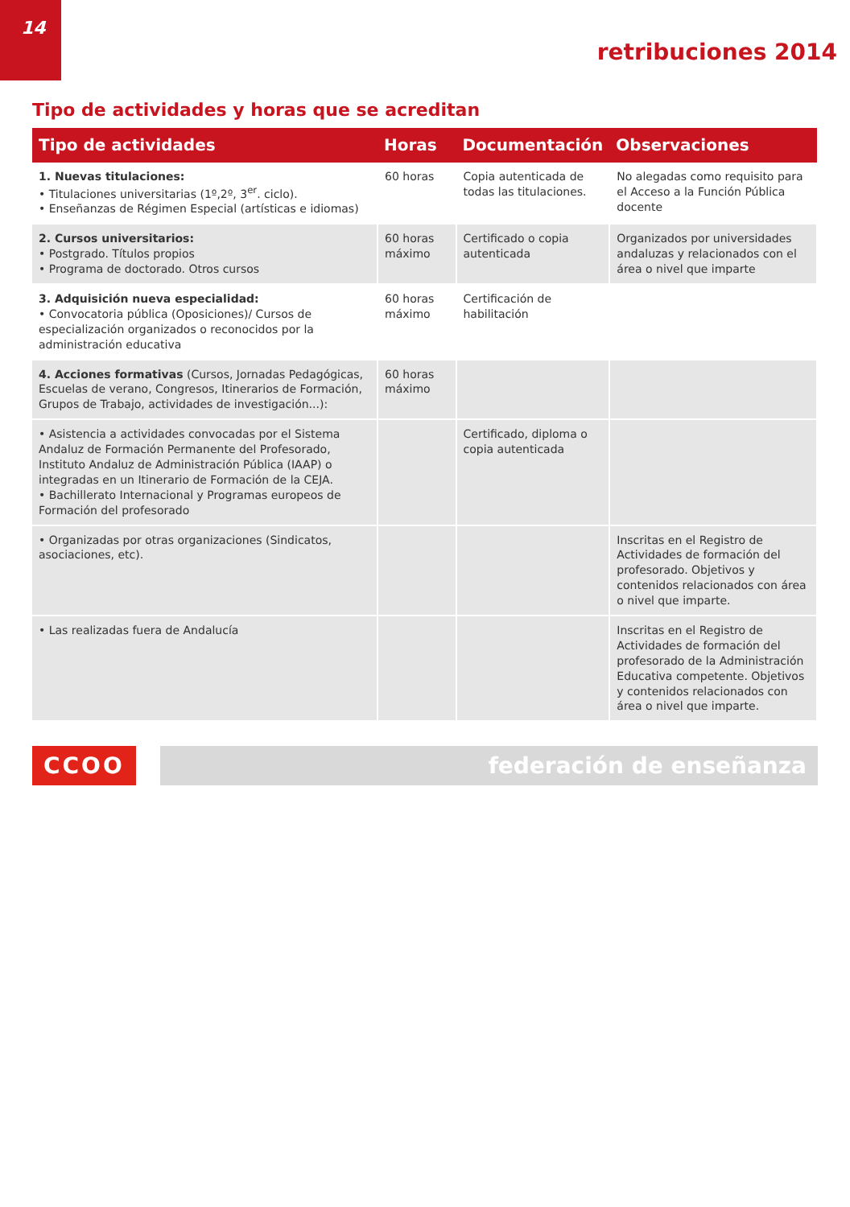14
retribuciones 2014
Tipo de actividades y horas que se acreditan
| Tipo de actividades | Horas | Documentación | Observaciones |
| --- | --- | --- | --- |
| 1. Nuevas titulaciones: • Titulaciones universitarias (1º,2º, 3<sup>er</sup>. ciclo). • Enseñanzas de Régimen Especial (artísticas e idiomas) | 60 horas | Copia autenticada de todas las titulaciones. | No alegadas como requisito para el Acceso a la Función Pública docente |
| 2. Cursos universitarios: • Postgrado. Títulos propios • Programa de doctorado. Otros cursos | 60 horas máximo | Certificado o copia autenticada | Organizados por universidades andaluzas y relacionados con el área o nivel que imparte |
| 3. Adquisición nueva especialidad: • Convocatoria pública (Oposiciones)/ Cursos de especialización organizados o reconocidos por la administración educativa | 60 horas máximo | Certificación de habilitación | |
| 4. Acciones formativas (Cursos, Jornadas Pedagógicas, Escuelas de verano, Congresos, Itinerarios de Formación, Grupos de Trabajo, actividades de investigación...): | 60 horas máximo | | |
| • Asistencia a actividades convocadas por el Sistema Andaluz de Formación Permanente del Profesorado, Instituto Andaluz de Administración Pública (IAAP) o integradas en un Itinerario de Formación de la CEJA. • Bachillerato Internacional y Programas europeos de Formación del profesorado | | Certificado, diploma o copia autenticada | |
| • Organizadas por otras organizaciones (Sindicatos, asociaciones, etc). | | | Inscritas en el Registro de Actividades de formación del profesorado. Objetivos y contenidos relacionados con área o nivel que imparte. |
| • Las realizadas fuera de Andalucía | | | Inscritas en el Registro de Actividades de formación del profesorado de la Administración Educativa competente. Objetivos y contenidos relacionados con área o nivel que imparte. |
CCOO federación de enseñanza